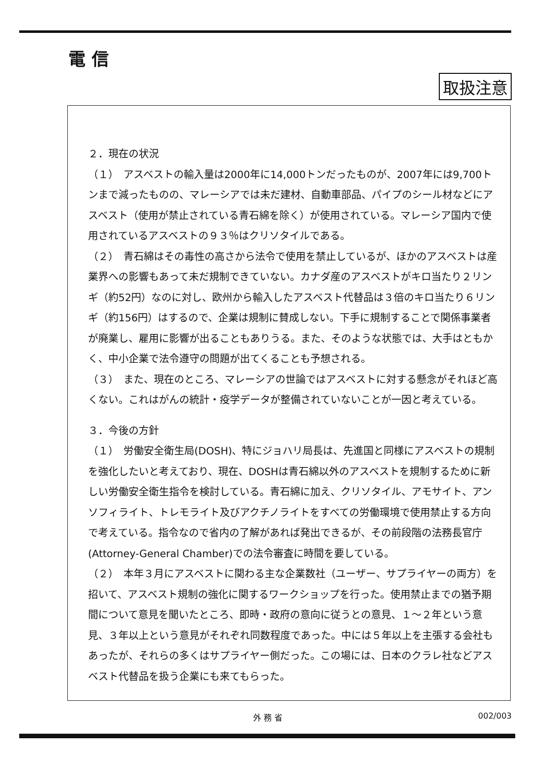電 信
取扱注意
２．現在の状況
（１）　アスベストの輸入量は2000年に14,000トンだったものが、2007年には9,700トンまで減ったものの、マレーシアでは未だ建材、自動車部品、パイプのシール材などにアスベスト（使用が禁止されている青石綿を除く）が使用されている。マレーシア国内で使用されているアスベストの９３％はクリソタイルである。
（２）　青石綿はその毒性の高さから法令で使用を禁止しているが、ほかのアスベストは産業界への影響もあって未だ規制できていない。カナダ産のアスベストがキロ当たり２リンギ（約52円）なのに対し、欧州から輸入したアスベスト代替品は３倍のキロ当たり６リンギ（約156円）はするので、企業は規制に賛成しない。下手に規制することで関係事業者が廃業し、雇用に影響が出ることもありうる。また、そのような状態では、大手はともかく、中小企業で法令遵守の問題が出てくることも予想される。
（３）　また、現在のところ、マレーシアの世論ではアスベストに対する懸念がそれほど高くない。これはがんの統計・疫学データが整備されていないことが一因と考えている。
３．今後の方針
（１）　労働安全衛生局(DOSH)、特にジョハリ局長は、先進国と同様にアスベストの規制を強化したいと考えており、現在、DOSHは青石綿以外のアスベストを規制するために新しい労働安全衛生指令を検討している。青石綿に加え、クリソタイル、アモサイト、アンソフィライト、トレモライト及びアクチノライトをすべての労働環境で使用禁止する方向で考えている。指令なので省内の了解があれば発出できるが、その前段階の法務長官庁(Attorney-General Chamber)での法令審査に時間を要している。
（２）　本年３月にアスベストに関わる主な企業数社（ユーザー、サプライヤーの両方）を招いて、アスベスト規制の強化に関するワークショップを行った。使用禁止までの猶予期間について意見を聞いたところ、即時・政府の意向に従うとの意見、１～２年という意見、３年以上という意見がそれぞれ同数程度であった。中には５年以上を主張する会社もあったが、それらの多くはサプライヤー側だった。この場には、日本のクラレ社などアスベスト代替品を扱う企業にも来てもらった。
外 務 省 002/003